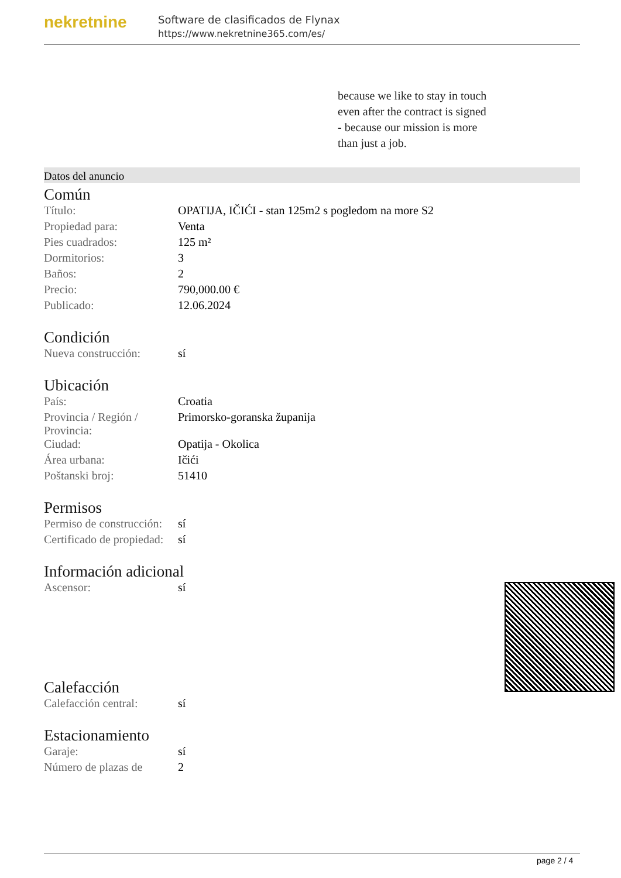nekretnine
Software de clasificados de Flynax
https://www.nekretnine365.com/es/
because we like to stay in touch
even after the contract is signed
- because our mission is more
than just a job.
Datos del anuncio
Común
| Título: | OPATIJA, IČIĆI - stan 125m2 s pogledom na more S2 |
| Propiedad para: | Venta |
| Pies cuadrados: | 125 m² |
| Dormitorios: | 3 |
| Baños: | 2 |
| Precio: | 790,000.00 € |
| Publicado: | 12.06.2024 |
Condición
| Nueva construcción: | sí |
Ubicación
| País: | Croatia |
| Provincia / Región / Provincia: | Primorsko-goranska županija |
| Ciudad: | Opatija - Okolica |
| Área urbana: | Ičići |
| Poštanski broj: | 51410 |
Permisos
| Permiso de construcción: | sí |
| Certificado de propiedad: | sí |
Información adicional
| Ascensor: | sí |
Calefacción
| Calefacción central: | sí |
Estacionamiento
| Garaje: | sí |
| Número de plazas de | 2 |
page 2 / 4